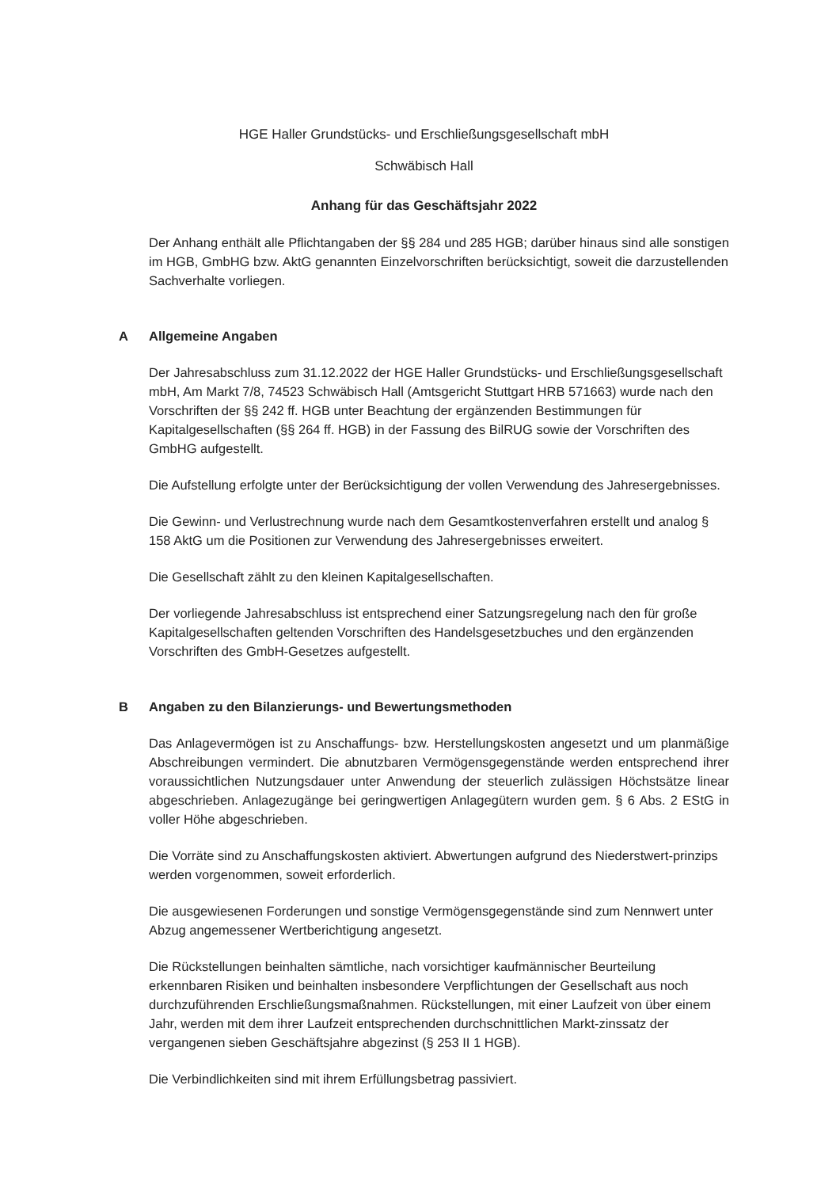HGE Haller Grundstücks- und Erschließungsgesellschaft mbH
Schwäbisch Hall
Anhang für das Geschäftsjahr 2022
Der Anhang enthält alle Pflichtangaben der §§ 284 und 285 HGB; darüber hinaus sind alle sonstigen im HGB, GmbHG bzw. AktG genannten Einzelvorschriften berücksichtigt, soweit die darzustellenden Sachverhalte vorliegen.
A Allgemeine Angaben
Der Jahresabschluss zum 31.12.2022 der HGE Haller Grundstücks- und Erschließungsgesellschaft mbH, Am Markt 7/8, 74523 Schwäbisch Hall (Amtsgericht Stuttgart HRB 571663) wurde nach den Vorschriften der §§ 242 ff. HGB unter Beachtung der ergänzenden Bestimmungen für Kapitalgesellschaften (§§ 264 ff. HGB) in der Fassung des BilRUG sowie der Vorschriften des GmbHG aufgestellt.
Die Aufstellung erfolgte unter der Berücksichtigung der vollen Verwendung des Jahresergebnisses.
Die Gewinn- und Verlustrechnung wurde nach dem Gesamtkostenverfahren erstellt und analog § 158 AktG um die Positionen zur Verwendung des Jahresergebnisses erweitert.
Die Gesellschaft zählt zu den kleinen Kapitalgesellschaften.
Der vorliegende Jahresabschluss ist entsprechend einer Satzungsregelung nach den für große Kapitalgesellschaften geltenden Vorschriften des Handelsgesetzbuches und den ergänzenden Vorschriften des GmbH-Gesetzes aufgestellt.
B Angaben zu den Bilanzierungs- und Bewertungsmethoden
Das Anlagevermögen ist zu Anschaffungs- bzw. Herstellungskosten angesetzt und um planmäßige Abschreibungen vermindert. Die abnutzbaren Vermögensgegenstände werden entsprechend ihrer voraussichtlichen Nutzungsdauer unter Anwendung der steuerlich zulässigen Höchstsätze linear abgeschrieben. Anlagezugänge bei geringwertigen Anlagegütern wurden gem. § 6 Abs. 2 EStG in voller Höhe abgeschrieben.
Die Vorräte sind zu Anschaffungskosten aktiviert. Abwertungen aufgrund des Niederstwert-prinzips werden vorgenommen, soweit erforderlich.
Die ausgewiesenen Forderungen und sonstige Vermögensgegenstände sind zum Nennwert unter Abzug angemessener Wertberichtigung angesetzt.
Die Rückstellungen beinhalten sämtliche, nach vorsichtiger kaufmännischer Beurteilung erkennbaren Risiken und beinhalten insbesondere Verpflichtungen der Gesellschaft aus noch durchzuführenden Erschließungsmaßnahmen. Rückstellungen, mit einer Laufzeit von über einem Jahr, werden mit dem ihrer Laufzeit entsprechenden durchschnittlichen Markt-zinssatz der vergangenen sieben Geschäftsjahre abgezinst (§ 253 II 1 HGB).
Die Verbindlichkeiten sind mit ihrem Erfüllungsbetrag passiviert.